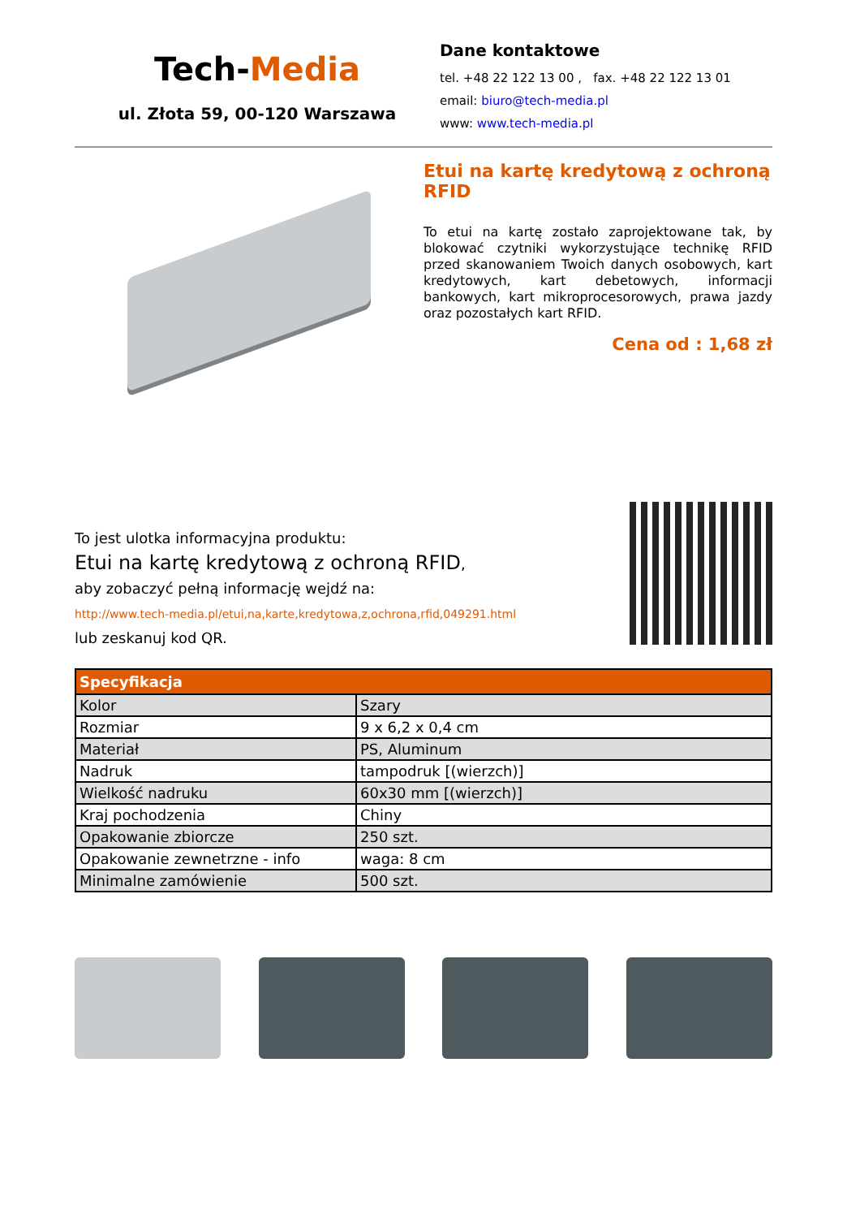Tech-Media
ul. Złota 59, 00-120 Warszawa
Dane kontaktowe
tel. +48 22 122 13 00 , fax. +48 22 122 13 01
email: biuro@tech-media.pl
www: www.tech-media.pl
Etui na kartę kredytową z ochroną RFID
To etui na kartę zostało zaprojektowane tak, by blokować czytniki wykorzystujące technikę RFID przed skanowaniem Twoich danych osobowych, kart kredytowych, kart debetowych, informacji bankowych, kart mikroprocesorowych, prawa jazdy oraz pozostałych kart RFID.
Cena od : 1,68 zł
To jest ulotka informacyjna produktu:
Etui na kartę kredytową z ochroną RFID,
aby zobaczyć pełną informację wejdź na:
http://www.tech-media.pl/etui,na,karte,kredytowa,z,ochrona,rfid,049291.html
lub zeskanuj kod QR.
| Specyfikacja | |
| --- | --- |
| Kolor | Szary |
| Rozmiar | 9 x 6,2 x 0,4 cm |
| Materiał | PS, Aluminum |
| Nadruk | tampodruk [(wierzch)] |
| Wielkość nadruku | 60x30 mm [(wierzch)] |
| Kraj pochodzenia | Chiny |
| Opakowanie zbiorcze | 250 szt. |
| Opakowanie zewnetrzne - info | waga: 8 cm |
| Minimalne zamówienie | 500 szt. |